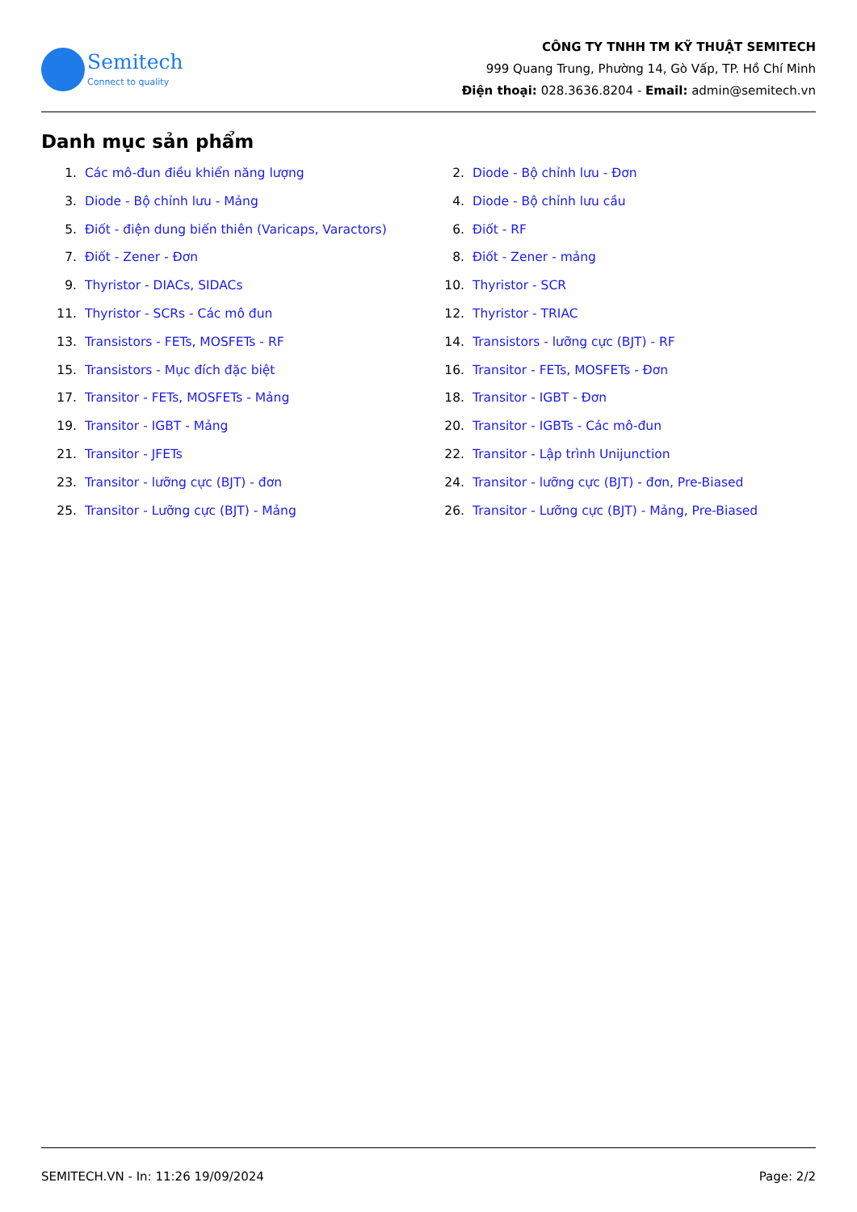Semitech
Connect to quality
CÔNG TY TNHH TM KỸ THUẬT SEMITECH
999 Quang Trung, Phường 14, Gò Vấp, TP. Hồ Chí Minh
Điện thoại: 028.3636.8204 - Email: admin@semitech.vn
Danh mục sản phẩm
1. Các mô-đun điều khiển năng lượng
2. Diode - Bộ chỉnh lưu - Đơn
3. Diode - Bộ chỉnh lưu - Mảng
4. Diode - Bộ chỉnh lưu cầu
5. Điốt - điện dung biến thiên (Varicaps, Varactors)
6. Điốt - RF
7. Điốt - Zener - Đơn
8. Điốt - Zener - mảng
9. Thyristor - DIACs, SIDACs
10. Thyristor - SCR
11. Thyristor - SCRs - Các mô đun
12. Thyristor - TRIAC
13. Transistors - FETs, MOSFETs - RF
14. Transistors - lưỡng cực (BJT) - RF
15. Transistors - Mục đích đặc biệt
16. Transitor - FETs, MOSFETs - Đơn
17. Transitor - FETs, MOSFETs - Mảng
18. Transitor - IGBT - Đơn
19. Transitor - IGBT - Mảng
20. Transitor - IGBTs - Các mô-đun
21. Transitor - JFETs
22. Transitor - Lập trình Unijunction
23. Transitor - lưỡng cực (BJT) - đơn
24. Transitor - lưỡng cực (BJT) - đơn, Pre-Biased
25. Transitor - Lưỡng cực (BJT) - Mảng
26. Transitor - Lưỡng cực (BJT) - Mảng, Pre-Biased
SEMITECH.VN - In: 11:26 19/09/2024 Page: 2/2